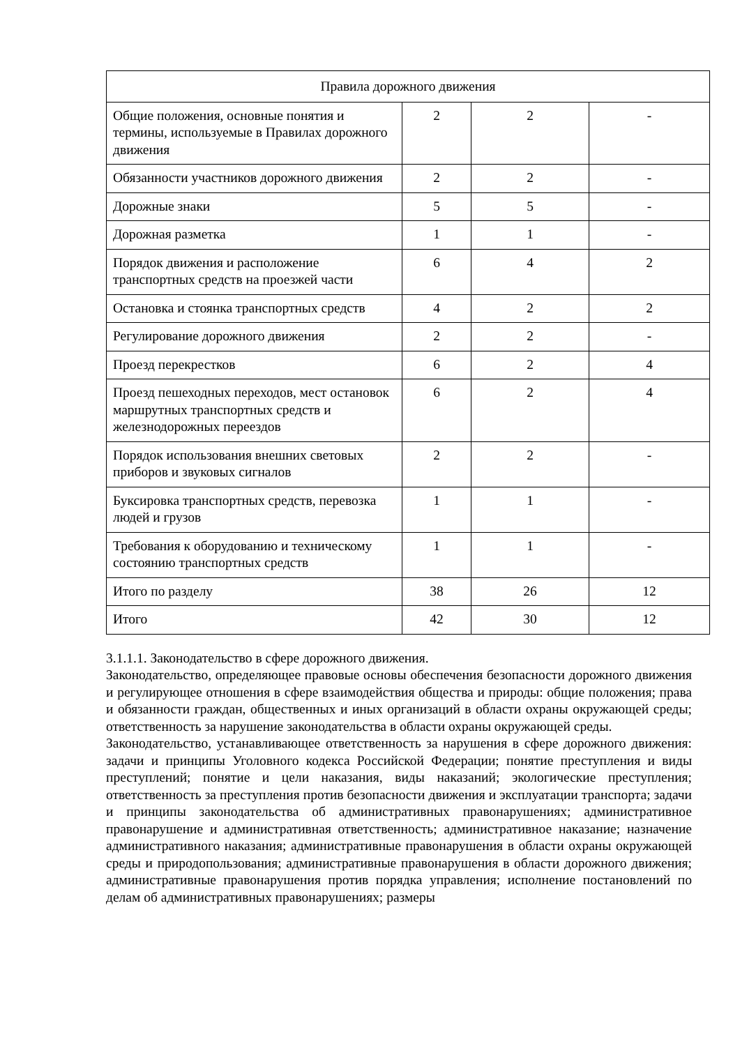| Правила дорожного движения | | | |
| Общие положения, основные понятия и термины, используемые в Правилах дорожного движения | 2 | 2 | - |
| Обязанности участников дорожного движения | 2 | 2 | - |
| Дорожные знаки | 5 | 5 | - |
| Дорожная разметка | 1 | 1 | - |
| Порядок движения и расположение транспортных средств на проезжей части | 6 | 4 | 2 |
| Остановка и стоянка транспортных средств | 4 | 2 | 2 |
| Регулирование дорожного движения | 2 | 2 | - |
| Проезд перекрестков | 6 | 2 | 4 |
| Проезд пешеходных переходов, мест остановок маршрутных транспортных средств и железнодорожных переездов | 6 | 2 | 4 |
| Порядок использования внешних световых приборов и звуковых сигналов | 2 | 2 | - |
| Буксировка транспортных средств, перевозка людей и грузов | 1 | 1 | - |
| Требования к оборудованию и техническому состоянию транспортных средств | 1 | 1 | - |
| Итого по разделу | 38 | 26 | 12 |
| Итого | 42 | 30 | 12 |
3.1.1.1. Законодательство в сфере дорожного движения.
Законодательство, определяющее правовые основы обеспечения безопасности дорожного движения и регулирующее отношения в сфере взаимодействия общества и природы: общие положения; права и обязанности граждан, общественных и иных организаций в области охраны окружающей среды; ответственность за нарушение законодательства в области охраны окружающей среды.
Законодательство, устанавливающее ответственность за нарушения в сфере дорожного движения: задачи и принципы Уголовного кодекса Российской Федерации; понятие преступления и виды преступлений; понятие и цели наказания, виды наказаний; экологические преступления; ответственность за преступления против безопасности движения и эксплуатации транспорта; задачи и принципы законодательства об административных правонарушениях; административное правонарушение и административная ответственность; административное наказание; назначение административного наказания; административные правонарушения в области охраны окружающей среды и природопользования; административные правонарушения в области дорожного движения; административные правонарушения против порядка управления; исполнение постановлений по делам об административных правонарушениях; размеры